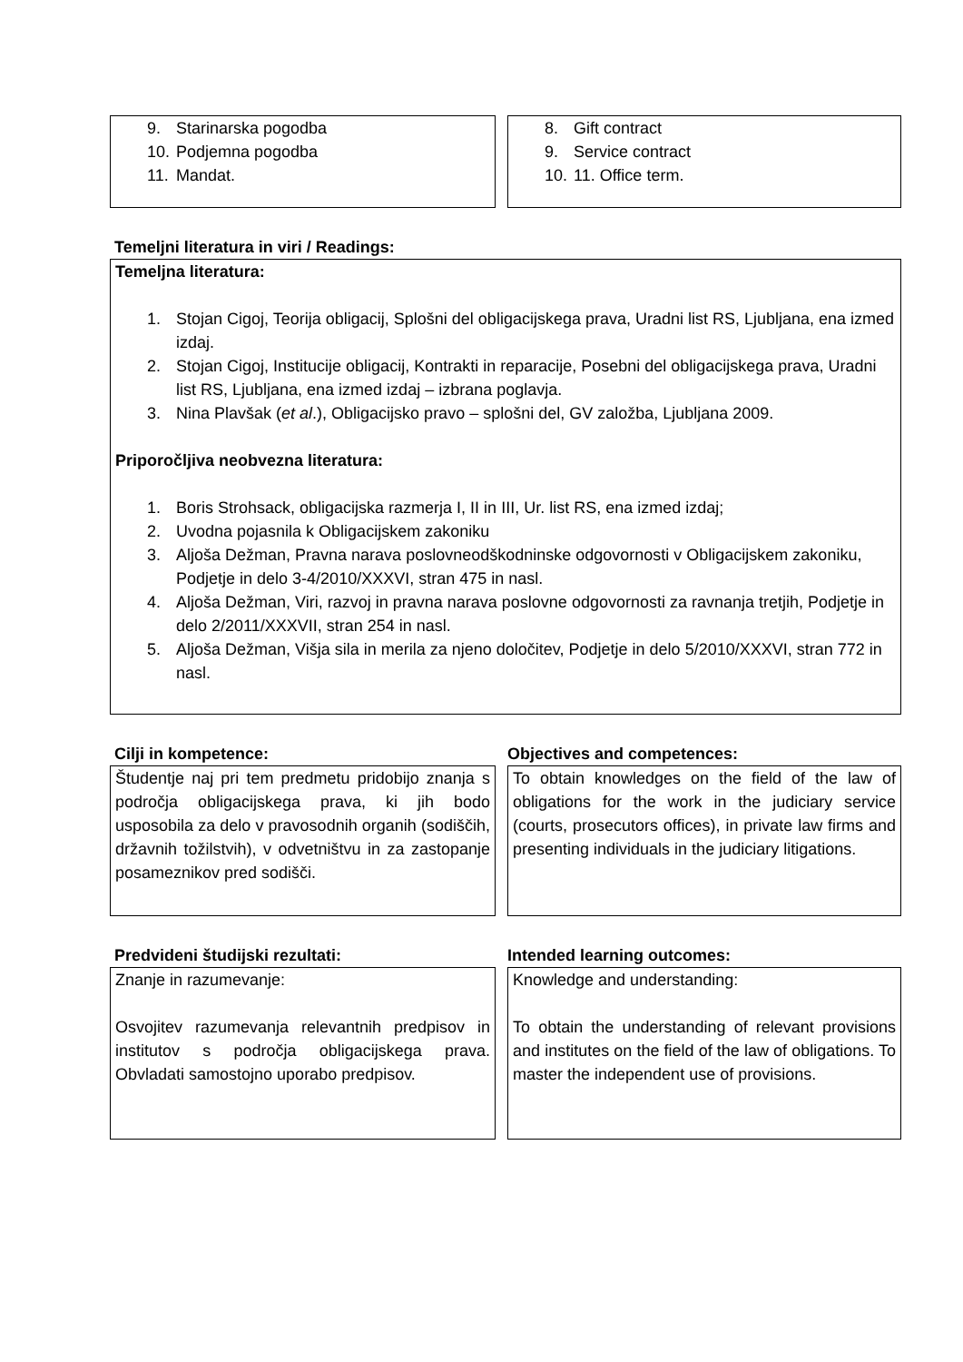9. Starinarska pogodba
10. Podjemna pogodba
11. Mandat.
8. Gift contract
9. Service contract
10. 11. Office term.
Temeljni literatura in viri / Readings:
Temeljna literatura:
1. Stojan Cigoj, Teorija obligacij, Splošni del obligacijskega prava, Uradni list RS, Ljubljana, ena izmed izdaj.
2. Stojan Cigoj, Institucije obligacij, Kontrakti in reparacije, Posebni del obligacijskega prava, Uradni list RS, Ljubljana, ena izmed izdaj – izbrana poglavja.
3. Nina Plavšak (et al.), Obligacijsko pravo – splošni del, GV založba, Ljubljana 2009.
Priporočljiva neobvezna literatura:
1. Boris Strohsack, obligacijska razmerja I, II in III, Ur. list RS, ena izmed izdaj;
2. Uvodna pojasnila k Obligacijskem zakoniku
3. Aljoša Dežman, Pravna narava poslovneodškodninske odgovornosti v Obligacijskem zakoniku, Podjetje in delo 3-4/2010/XXXVI, stran 475 in nasl.
4. Aljoša Dežman, Viri, razvoj in pravna narava poslovne odgovornosti za ravnanja tretjih, Podjetje in delo 2/2011/XXXVII, stran 254 in nasl.
5. Aljoša Dežman, Višja sila in merila za njeno določitev, Podjetje in delo 5/2010/XXXVI, stran 772 in nasl.
Cilji in kompetence: Objectives and competences:
Študentje naj pri tem predmetu pridobijo znanja s področja obligacijskega prava, ki jih bodo usposobila za delo v pravosodnih organih (sodiščih, državnih tožilstvih), v odvetništvu in za zastopanje posameznikov pred sodišči.
To obtain knowledges on the field of the law of obligations for the work in the judiciary service (courts, prosecutors offices), in private law firms and presenting individuals in the judiciary litigations.
Predvideni študijski rezultati: Intended learning outcomes:
Znanje in razumevanje:
Osvojitev razumevanja relevantnih predpisov in institutov s področja obligacijskega prava. Obvladati samostojno uporabo predpisov.
Knowledge and understanding:
To obtain the understanding of relevant provisions and institutes on the field of the law of obligations. To master the independent use of provisions.